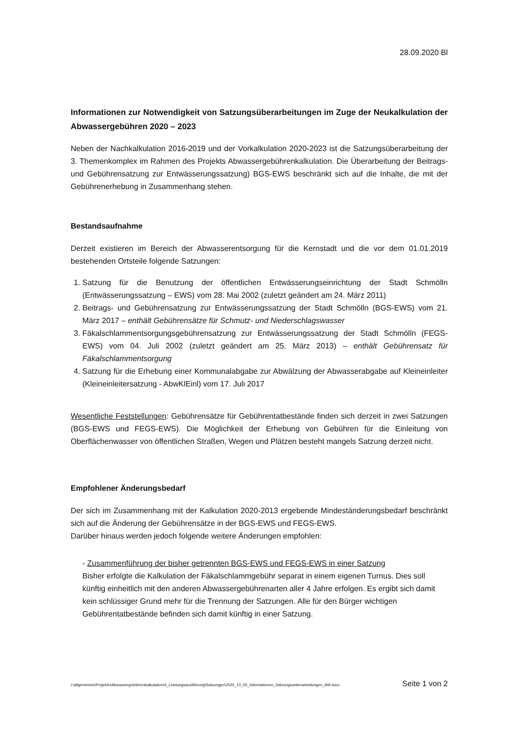28.09.2020 Bl
Informationen zur Notwendigkeit von Satzungsüberarbeitungen im Zuge der Neukalkulation der Abwassergebühren 2020 – 2023
Neben der Nachkalkulation 2016-2019 und der Vorkalkulation 2020-2023 ist die Satzungsüberarbeitung der 3. Themenkomplex im Rahmen des Projekts Abwassergebührenkalkulation. Die Überarbeitung der Beitrags- und Gebührensatzung zur Entwässerungssatzung) BGS-EWS beschränkt sich auf die Inhalte, die mit der Gebührenerhebung in Zusammenhang stehen.
Bestandsaufnahme
Derzeit existieren im Bereich der Abwasserentsorgung für die Kernstadt und die vor dem 01.01.2019 bestehenden Ortsteile folgende Satzungen:
1. Satzung für die Benutzung der öffentlichen Entwässerungseinrichtung der Stadt Schmölln (Entwässerungssatzung – EWS) vom 28. Mai 2002 (zuletzt geändert am 24. März 2011)
2. Beitrags- und Gebührensatzung zur Entwässerungssatzung der Stadt Schmölln (BGS-EWS) vom 21. März 2017 – enthält Gebührensätze für Schmutz- und Niederschlagswasser
3. Fäkalschlammentsorgungsgebührensatzung zur Entwässerungssatzung der Stadt Schmölln (FEGS-EWS) vom 04. Juli 2002 (zuletzt geändert am 25. März 2013) – enthält Gebührensatz für Fäkalschlammentsorgung
4. Satzung für die Erhebung einer Kommunalabgabe zur Abwälzung der Abwasserabgabe auf Kleineinleiter (Kleineinleitersatzung - AbwKlEinl) vom 17. Juli 2017
Wesentliche Feststellungen: Gebührensätze für Gebührentatbestände finden sich derzeit in zwei Satzungen (BGS-EWS und FEGS-EWS). Die Möglichkeit der Erhebung von Gebühren für die Einleitung von Oberflächenwasser von öffentlichen Straßen, Wegen und Plätzen besteht mangels Satzung derzeit nicht.
Empfohlener Änderungsbedarf
Der sich im Zusammenhang mit der Kalkulation 2020-2013 ergebende Mindeständerungsbedarf beschränkt sich auf die Änderung der Gebührensätze in der BGS-EWS und FEGS-EWS.
Darüber hinaus werden jedoch folgende weitere Änderungen empfohlen:
- Zusammenführung der bisher getrennten BGS-EWS und FEGS-EWS in einer Satzung
Bisher erfolgte die Kalkulation der Fäkalschlammgebühr separat in einem eigenen Turnus. Dies soll künftig einheitlich mit den anderen Abwassergebührenarten aller 4 Jahre erfolgen. Es ergibt sich damit kein schlüssiger Grund mehr für die Trennung der Satzungen. Alle für den Bürger wichtigen Gebührentatbestände befinden sich damit künftig in einer Satzung.
I:\allgemeines\Projekte\Abwassergebührenkalkulation\4_Leistungsausführung\Satzungen\2020_10_05_Informationen_Satzungsueberarbeitungen_AW.docx Seite 1 von 2